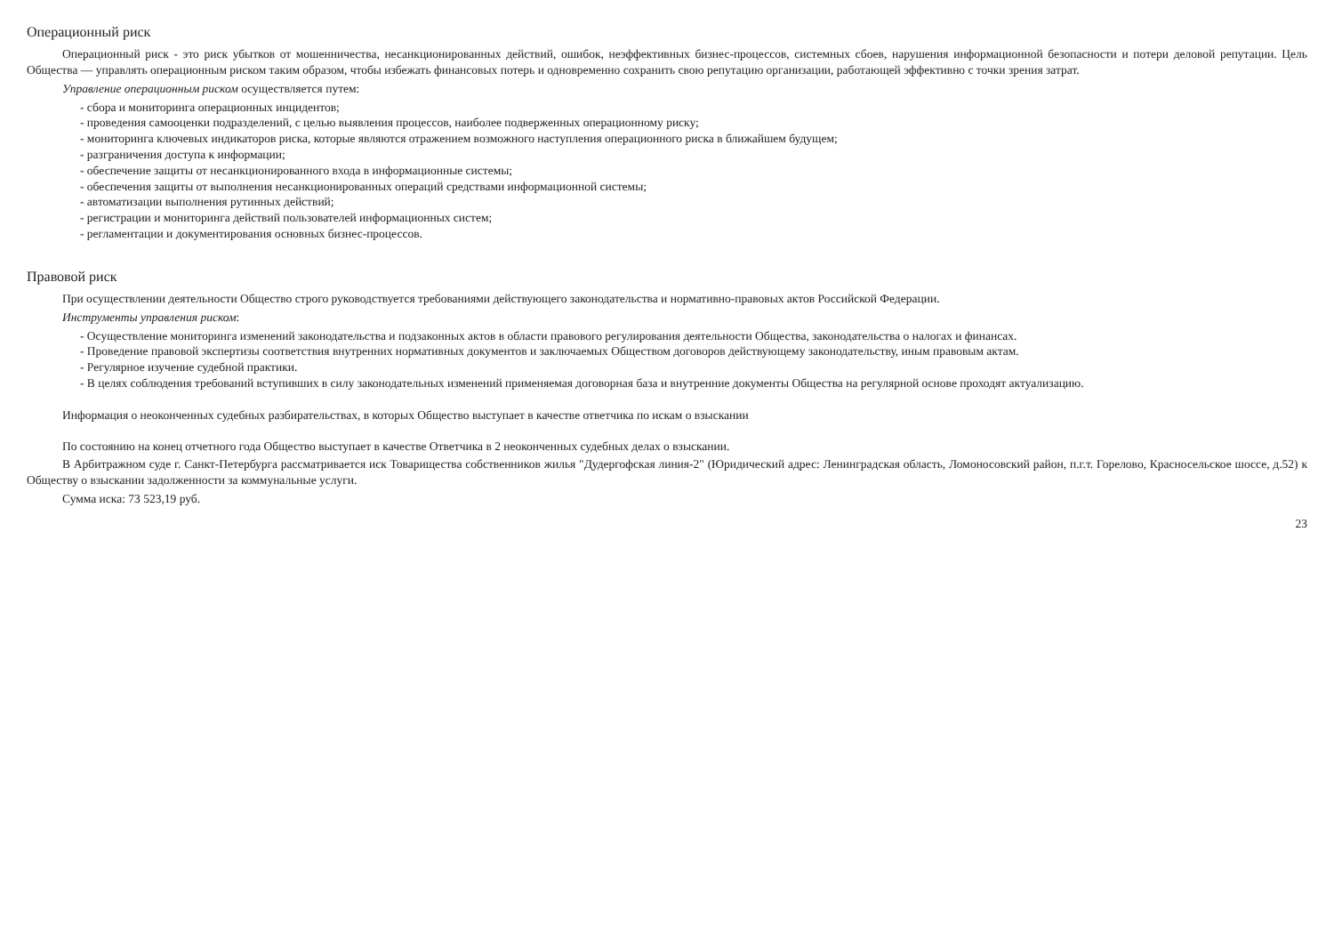Операционный риск
Операционный риск - это риск убытков от мошенничества, несанкционированных действий, ошибок, неэффективных бизнес-процессов, системных сбоев, нарушения информационной безопасности и потери деловой репутации. Цель Общества — управлять операционным риском таким образом, чтобы избежать финансовых потерь и одновременно сохранить свою репутацию организации, работающей эффективно с точки зрения затрат.
Управление операционным риском осуществляется путем:
- сбора и мониторинга операционных инцидентов;
- проведения самооценки подразделений, с целью выявления процессов, наиболее подверженных операционному риску;
- мониторинга ключевых индикаторов риска, которые являются отражением возможного наступления операционного риска в ближайшем будущем;
- разграничения доступа к информации;
- обеспечение защиты от несанкционированного входа в информационные системы;
- обеспечения защиты от выполнения несанкционированных операций средствами информационной системы;
- автоматизации выполнения рутинных действий;
- регистрации и мониторинга действий пользователей информационных систем;
- регламентации и документирования основных бизнес-процессов.
Правовой риск
При осуществлении деятельности Общество строго руководствуется требованиями действующего законодательства и нормативно-правовых актов Российской Федерации.
Инструменты управления риском:
- Осуществление мониторинга изменений законодательства и подзаконных актов в области правового регулирования деятельности Общества, законодательства о налогах и финансах.
- Проведение правовой экспертизы соответствия внутренних нормативных документов и заключаемых Обществом договоров действующему законодательству, иным правовым актам.
- Регулярное изучение судебной практики.
- В целях соблюдения требований вступивших в силу законодательных изменений применяемая договорная база и внутренние документы Общества на регулярной основе проходят актуализацию.
Информация о неоконченных судебных разбирательствах, в которых Общество выступает в качестве ответчика по искам о взыскании
По состоянию на конец отчетного года Общество выступает в качестве Ответчика в 2 неоконченных судебных делах о взыскании.
В Арбитражном суде г. Санкт-Петербурга рассматривается иск Товарищества собственников жилья "Дудергофская линия-2" (Юридический адрес: Ленинградская область, Ломоносовский район, п.г.т. Горелово, Красносельское шоссе, д.52) к Обществу о взыскании задолженности за коммунальные услуги.
Сумма иска: 73 523,19 руб.
23